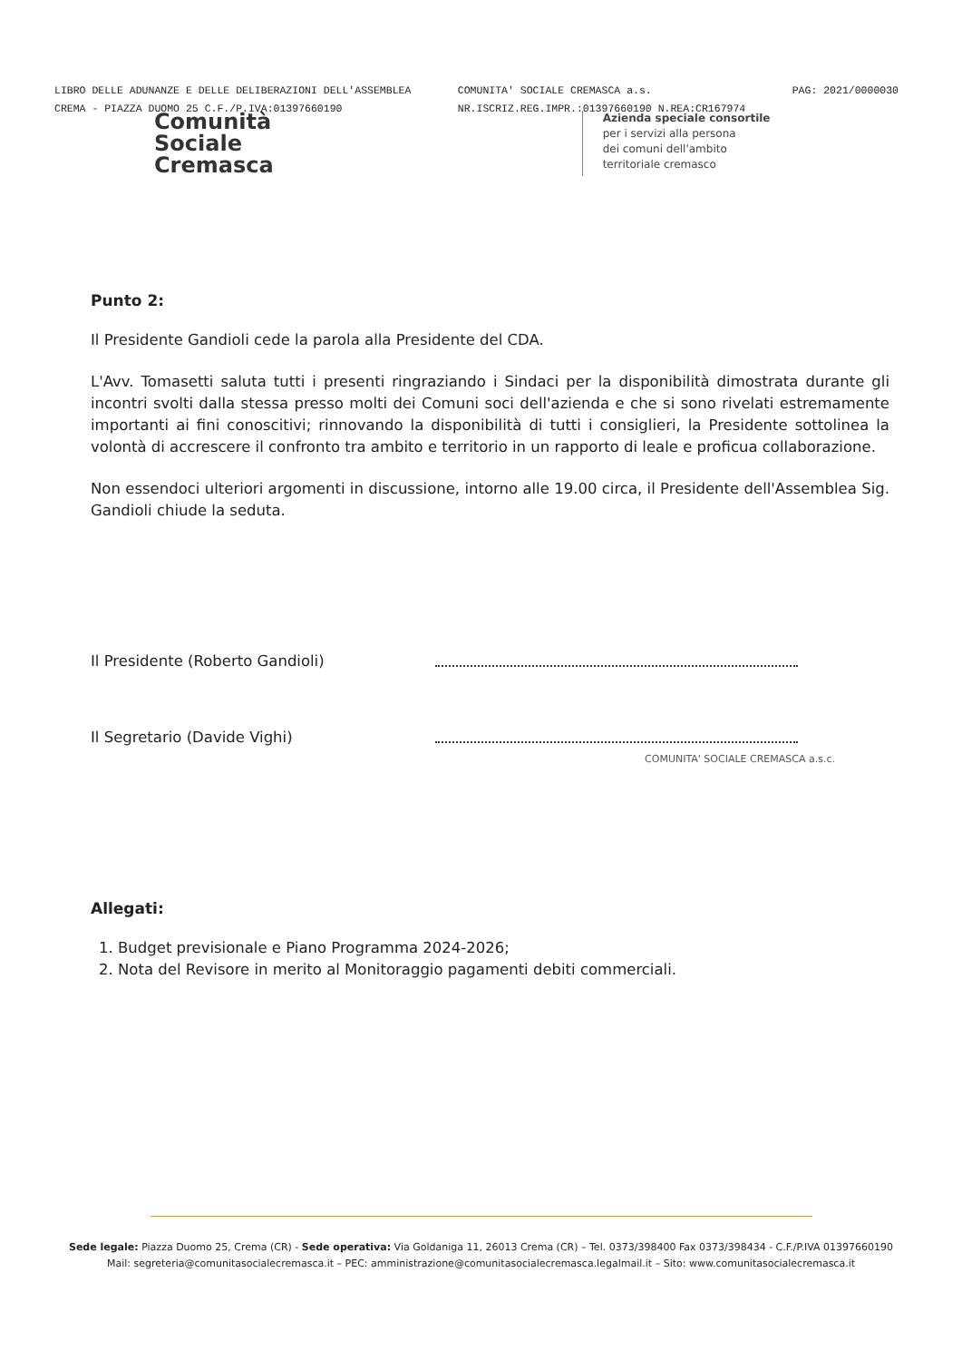LIBRO DELLE ADUNANZE E DELLE DELIBERAZIONI DELL'ASSEMBLEA
CREMA - PIAZZA DUOMO 25 C.F./P.IVA:01397660190
COMUNITA' SOCIALE CREMASCA a.s.
NR.ISCRIZ.REG.IMPR.:01397660190 N.REA:CR167974
PAG: 2021/0000030
Comunità
Sociale
Cremasca
Azienda speciale consortile
per i servizi alla persona
dei comuni dell'ambito
territoriale cremasco
Punto 2:
Il Presidente Gandioli cede la parola alla Presidente del CDA.
L'Avv. Tomasetti saluta tutti i presenti ringraziando i Sindaci per la disponibilità dimostrata durante gli incontri svolti dalla stessa presso molti dei Comuni soci dell'azienda e che si sono rivelati estremamente importanti ai fini conoscitivi; rinnovando la disponibilità di tutti i consiglieri, la Presidente sottolinea la volontà di accrescere il confronto tra ambito e territorio in un rapporto di leale e proficua collaborazione.
Non essendoci ulteriori argomenti in discussione, intorno alle 19.00 circa, il Presidente dell'Assemblea Sig. Gandioli chiude la seduta.
Il Presidente (Roberto Gandioli)
Il Segretario (Davide Vighi)
COMUNITA' SOCIALE CREMASCA a.s.c.
Allegati:
1. Budget previsionale e Piano Programma 2024-2026;
2. Nota del Revisore in merito al Monitoraggio pagamenti debiti commerciali.
Sede legale: Piazza Duomo 25, Crema (CR) - Sede operativa: Via Goldaniga 11, 26013 Crema (CR) – Tel. 0373/398400 Fax 0373/398434 - C.F./P.IVA 01397660190
Mail: segreteria@comunitasocialecremasca.it – PEC: amministrazione@comunitasocialecremasca.legalmail.it – Sito: www.comunitasocialecremasca.it